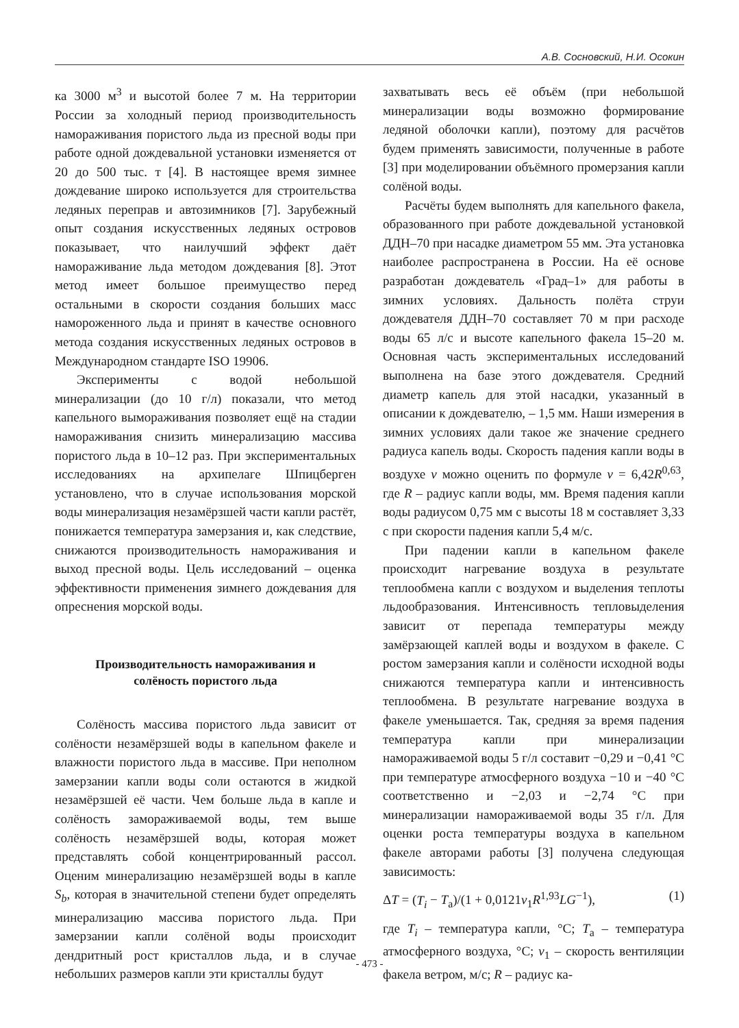А.В. Сосновский, Н.И. Осокин
ка 3000 м<sup>3</sup> и высотой более 7 м. На территории России за холодный период производительность намораживания пористого льда из пресной воды при работе одной дождевальной установки изменяется от 20 до 500 тыс. т [4]. В настоящее время зимнее дождевание широко используется для строительства ледяных переправ и автозимников [7]. Зарубежный опыт создания искусственных ледяных островов показывает, что наилучший эффект даёт намораживание льда методом дождевания [8]. Этот метод имеет большое преимущество перед остальными в скорости создания больших масс намороженного льда и принят в качестве основного метода создания искусственных ледяных островов в Международном стандарте ISO 19906.
Эксперименты с водой небольшой минерализации (до 10 г/л) показали, что метод капельного вымораживания позволяет ещё на стадии намораживания снизить минерализацию массива пористого льда в 10–12 раз. При экспериментальных исследованиях на архипелаге Шпицберген установлено, что в случае использования морской воды минерализация незамёрзшей части капли растёт, понижается температура замерзания и, как следствие, снижаются производительность намораживания и выход пресной воды. Цель исследований – оценка эффективности применения зимнего дождевания для опреснения морской воды.
Производительность намораживания и
солёность пористого льда
Солёность массива пористого льда зависит от солёности незамёрзшей воды в капельном факеле и влажности пористого льда в массиве. При неполном замерзании капли воды соли остаются в жидкой незамёрзшей её части. Чем больше льда в капле и солёность замораживаемой воды, тем выше солёность незамёрзшей воды, которая может представлять собой концентрированный рассол. Оценим минерализацию незамёрзшей воды в капле S<sub>b</sub>, которая в значительной степени будет определять минерализацию массива пористого льда. При замерзании капли солёной воды происходит дендритный рост кристаллов льда, и в случае небольших размеров капли эти кристаллы будут
захватывать весь её объём (при небольшой минерализации воды возможно формирование ледяной оболочки капли), поэтому для расчётов будем применять зависимости, полученные в работе [3] при моделировании объёмного промерзания капли солёной воды.
Расчёты будем выполнять для капельного факела, образованного при работе дождевальной установкой ДДН–70 при насадке диаметром 55 мм. Эта установка наиболее распространена в России. На её основе разработан дождеватель «Град–1» для работы в зимних условиях. Дальность полёта струи дождевателя ДДН–70 составляет 70 м при расходе воды 65 л/с и высоте капельного факела 15–20 м. Основная часть экспериментальных исследований выполнена на базе этого дождевателя. Средний диаметр капель для этой насадки, указанный в описании к дождевателю, – 1,5 мм. Наши измерения в зимних условиях дали такое же значение среднего радиуса капель воды. Скорость падения капли воды в воздухе v можно оценить по формуле v = 6,42R<sup>0,63</sup>, где R – радиус капли воды, мм. Время падения капли воды радиусом 0,75 мм с высоты 18 м составляет 3,33 с при скорости падения капли 5,4 м/с.
При падении капли в капельном факеле происходит нагревание воздуха в результате теплообмена капли с воздухом и выделения теплоты льдообразования. Интенсивность тепловыделения зависит от перепада температуры между замёрзающей каплей воды и воздухом в факеле. С ростом замерзания капли и солёности исходной воды снижаются температура капли и интенсивность теплообмена. В результате нагревание воздуха в факеле уменьшается. Так, средняя за время падения температура капли при минерализации намораживаемой воды 5 г/л составит −0,29 и −0,41 °C при температуре атмосферного воздуха −10 и −40 °C соответственно и −2,03 и −2,74 °C при минерализации намораживаемой воды 35 г/л. Для оценки роста температуры воздуха в капельном факеле авторами работы [3] получена следующая зависимость:
ΔT = (T<sub>i</sub> − T<sub>a</sub>)/(1 + 0,0121v<sub>1</sub>R<sup>1,93</sup>LG<sup>−1</sup>), (1)
где T<sub>i</sub> – температура капли, °C; T<sub>a</sub> – температура атмосферного воздуха, °C; v<sub>1</sub> – скорость вентиляции факела ветром, м/с; R – радиус ка-
- 473 -